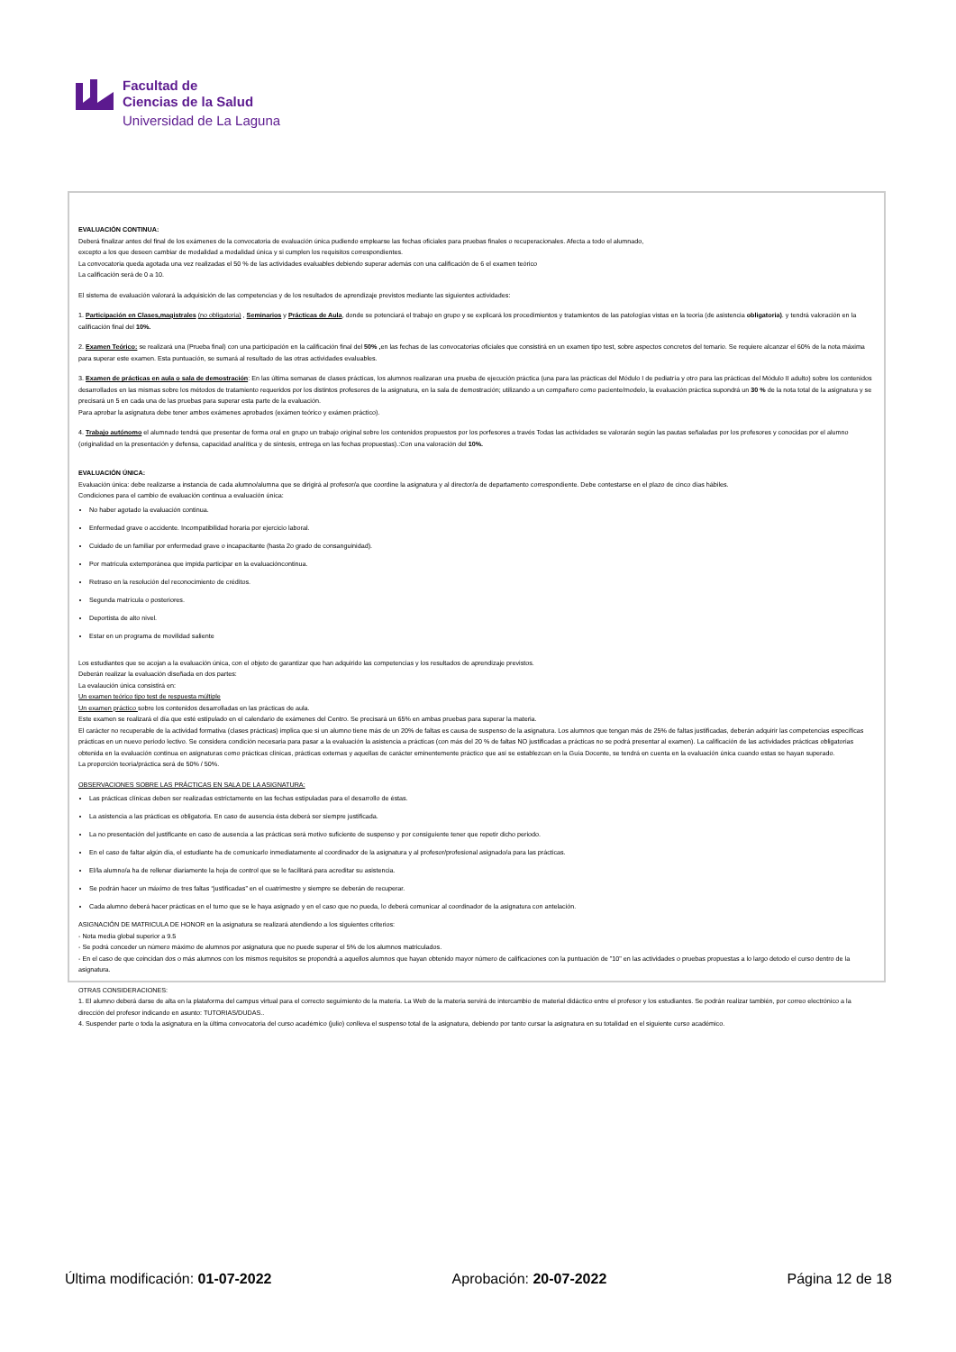Facultad de
Ciencias de la Salud
Universidad de La Laguna
EVALUACIÓN CONTINUA:
Deberá finalizar antes del final de los exámenes de la convocatoria de evaluación única pudiendo emplearse las fechas oficiales para pruebas finales o recuperacionales. Afecta a todo el alumnado,
excepto a los que deseen cambiar de modalidad a modalidad única y si cumplen los requisitos correspondientes.
La convocatoria queda agotada una vez realizadas el 50 % de las actividades evaluables debiendo superar además con una calificación de 6 el examen teórico
La calificación será de 0 a 10.
El sistema de evaluación valorará la adquisición de las competencias y de los resultados de aprendizaje previstos mediante las siguientes actividades:
1. Participación en Clases,magistrales (no obligatoria) , Seminarios y Prácticas de Aula, donde se potenciará el trabajo en grupo y se explicará los procedimientos y tratamientos de las patologías vistas en la teoría (de asistencia obligatoria). y tendrá valoración en la calificación final del 10%.
2. Examen Teórico: se realizará una (Prueba final) con una participación en la calificación final del 50% , en las fechas de las convocatorias oficiales que consistirá en un examen tipo test, sobre aspectos concretos del temario. Se requiere alcanzar el 60% de la nota máxima para superar este examen. Esta puntuación, se sumará al resultado de las otras actividades evaluables.
3. Examen de prácticas en aula o sala de demostración: En las última semanas de clases prácticas, los alumnos realizaran una prueba de ejecución práctica (una para las prácticas del Módulo I de pediatría y otro para las prácticas del Módulo II adulto) sobre los contenidos desarrollados en las mismas sobre los métodos de tratamiento requeridos por los distintos profesores de la asignatura, en la sala de demostración; utilizando a un compañero como paciente/modelo, la evaluación práctica supondrá un 30 % de la nota total de la asignatura y se precisará un 5 en cada una de las pruebas para superar esta parte de la evaluación.
Para aprobar la asignatura debe tener ambos exámenes aprobados (exámen teórico y exámen práctico).
4. Trabajo autónomo el alumnado tendrá que presentar de forma oral en grupo un trabajo original sobre los contenidos propuestos por los porfesores a través Todas las actividades se valorarán según las pautas señaladas por los profesores y conocidas por el alumno (originalidad en la presentación y defensa, capacidad analítica y de síntesis, entrega en las fechas propuestas).:Con una valoración del 10%.
EVALUACIÓN ÚNICA:
Evaluación única: debe realizarse a instancia de cada alumno/alumna que se dirigirá al profesor/a que coordine la asignatura y al director/a de departamento correspondiente. Debe contestarse en el plazo de cinco días hábiles.
Condiciones para el cambio de evaluación continua a evaluación única:
No haber agotado la evaluación continua.
Enfermedad grave o accidente. Incompatibilidad horaria por ejercicio laboral.
Cuidado de un familiar por enfermedad grave o incapacitante (hasta 2o grado de consanguinidad).
Por matrícula extemporánea que impida participar en la evaluacióncontinua.
Retraso en la resolución del reconocimiento de créditos.
Segunda matrícula o posteriores.
Deportista de alto nivel.
Estar en un programa de movilidad saliente
Los estudiantes que se acojan a la evaluación única, con el objeto de garantizar que han adquirido las competencias y los resultados de aprendizaje previstos.
Deberán realizar la evaluación diseñada en dos partes:
La evalaución única consistirá en:
Un examen teórico tipo test de respuesta múltiple
Un examen práctico sobre los contenidos desarrolladas en las prácticas de aula.
Este examen se realizará el día que esté estipulado en el calendario de exámenes del Centro. Se precisará un 65% en ambas pruebas para superar la materia.
El carácter no recuperable de la actividad formativa (clases prácticas) implica que si un alumno tiene más de un 20% de faltas es causa de suspenso de la asignatura. Los alumnos que tengan más de 25% de faltas justificadas, deberán adquirir las competencias específicas prácticas en un nuevo periodo lectivo. Se considera condición necesaria para pasar a la evaluación la asistencia a prácticas (con más del 20 % de faltas NO justificadas a prácticas no se podrá presentar al examen). La calificación de las actividades prácticas obligatorias obtenida en la evaluación continua en asignaturas como prácticas clínicas, prácticas externas y aquellas de carácter eminentemente práctico que así se establezcan en la Guía Docente, se tendrá en cuenta en la evaluación única cuando estas se hayan superado.
La proporción teoría/práctica será de 50% / 50%.
OBSERVACIONES SOBRE LAS PRÁCTICAS EN SALA DE LA ASIGNATURA:
Las prácticas clínicas deben ser realizadas estrictamente en las fechas estipuladas para el desarrollo de éstas.
La asistencia a las prácticas es obligatoria. En caso de ausencia ésta deberá ser siempre justificada.
La no presentación del justificante en caso de ausencia a las prácticas será motivo suficiente de suspenso y por consiguiente tener que repetir dicho periodo.
En el caso de faltar algún día, el estudiante ha de comunicarlo inmediatamente al coordinador de la asignatura y al profesor/profesional asignado/a para las prácticas.
El/la alumno/a ha de rellenar diariamente la hoja de control que se le facilitará para acreditar su asistencia.
Se podrán hacer un máximo de tres faltas “justificadas” en el cuatrimestre y siempre se deberán de recuperar.
Cada alumno deberá hacer prácticas en el turno que se le haya asignado y en el caso que no pueda, lo deberá comunicar al coordinador de la asignatura con antelación.
ASIGNACIÓN DE MATRICULA DE HONOR en la asignatura se realizará atendiendo a los siguientes criterios:
- Nota media global superior a 9.5
- Se podrá conceder un número máximo de alumnos por asignatura que no puede superar el 5% de los alumnos matriculados.
- En el caso de que coincidan dos o más alumnos con los mismos requisitos se propondrá a aquellos alumnos que hayan obtenido mayor número de calificaciones con la puntuación de "10" en las actividades o pruebas propuestas a lo largo detodo el curso dentro de la asignatura.
OTRAS CONSIDERACIONES:
1. El alumno deberá darse de alta en la plataforma del campus virtual para el correcto seguimiento de la materia. La Web de la materia servirá de intercambio de material didáctico entre el profesor y los estudiantes. Se podrán realizar también, por correo electrónico a la dirección del profesor indicando en asunto: TUTORIAS/DUDAS..
4. Suspender parte o toda la asignatura en la última convocatoria del curso académico (julio) conlleva el suspenso total de la asignatura, debiendo por tanto cursar la asignatura en su totalidad en el siguiente curso académico.
Última modificación: 01-07-2022 Aprobación: 20-07-2022 Página 12 de 18